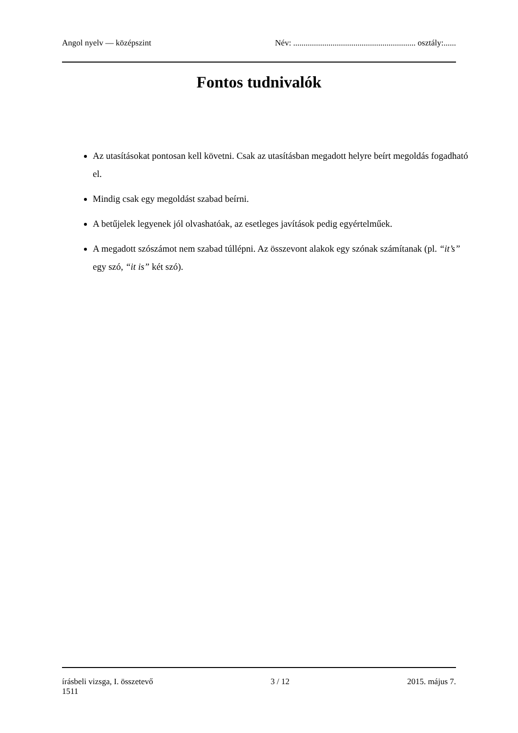Angol nyelv — középszint Név: ........................................................... osztály:......
Fontos tudnivalók
Az utasításokat pontosan kell követni. Csak az utasításban megadott helyre beírt megoldás fogadható el.
Mindig csak egy megoldást szabad beírni.
A betűjelek legyenek jól olvashatóak, az esetleges javítások pedig egyértelműek.
A megadott szószámot nem szabad túllépni. Az összevont alakok egy szónak számítanak (pl. “it’s” egy szó, “it is” két szó).
írásbeli vizsga, I. összetevő 3 / 12 2015. május 7.
1511